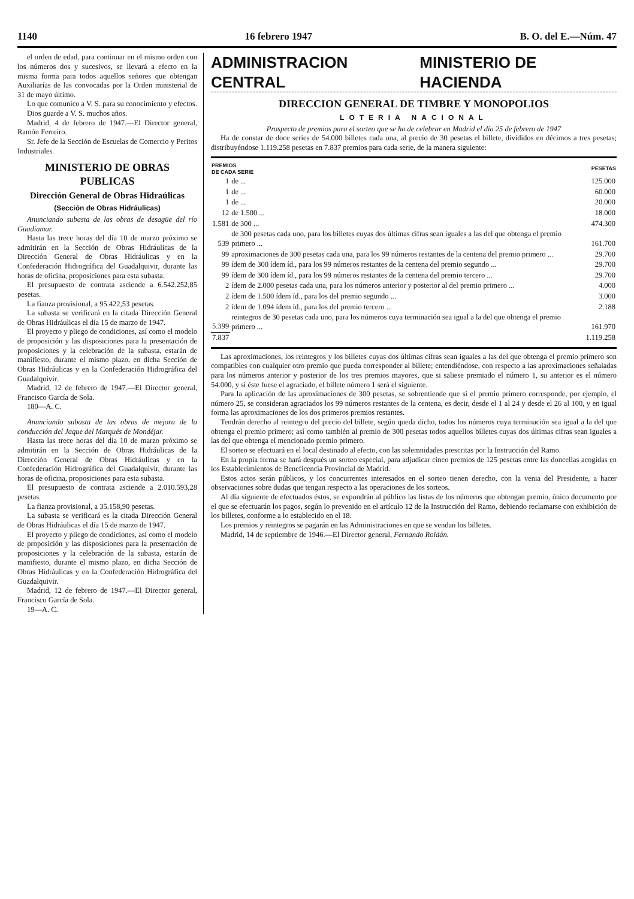1140 16 febrero 1947 B. O. del E.—Núm. 47
el orden de edad, para continuar en el mismo orden con los números dos y sucesivos, se llevará a efecto en la misma forma para todos aquellos señores que obtengan Auxiliarías de las convocadas por la Orden ministerial de 31 de mayo último.
Lo que comunico a V. S. para su conocimiento y efectos.
Dios guarde a V. S. muchos años.
Madrid, 4 de febrero de 1947.—El Director general, Ramón Ferreiro.
Sr. Jefe de la Sección de Escuelas de Comercio y Peritos Industriales.
MINISTERIO DE OBRAS PUBLICAS
Dirección General de Obras Hidraúlicas
(Sección de Obras Hidráulicas)
Anunciando subasta de las obras de desagüe del río Guadiamar.
Hasta las trece horas del día 10 de marzo próximo se admitirán en la Sección de Obras Hidráulicas de la Dirección General de Obras Hidráulicas y en la Confederación Hidrográfica del Guadalquivir, durante las horas de oficina, proposiciones para esta subasta.
El presupuesto de contrata asciende a 6.542.252,85 pesetas.
La fianza provisional, a 95.422,53 pesetas.
La subasta se verificará en la citada Dirección General de Obras Hidráulicas el día 15 de marzo de 1947.
El proyecto y pliego de condiciones, así como el modelo de proposición y las disposiciones para la presentación de proposiciones y la celebración de la subasta, estarán de manifiesto, durante el mismo plazo, en dicha Sección de Obras Hidráulicas y en la Confederación Hidrográfica del Guadalquivir.
Madrid, 12 de febrero de 1947.—El Director general, Francisco García de Sola.
180—A. C.
Anunciando subasta de las obras de mejora de la conducción del Jaque del Marqués de Mondéjar.
Hasta las trece horas del día 10 de marzo próximo se admitirán en la Sección de Obras Hidráulicas de la Dirección General de Obras Hidráulicas y en la Confederación Hidrográfica del Guadalquivir, durante las horas de oficina, proposiciones para esta subasta.
El presupuesto de contrata asciende a 2.010.593,28 pesetas.
La fianza provisional, a 35.158,90 pesetas.
La subasta se verificará es la citada Dirección General de Obras Hidráulicas el día 15 de marzo de 1947.
El proyecto y pliego de condiciones, así como el modelo de proposición y las disposiciones para la presentación de proposiciones y la celebración de la subasta, estarán de manifiesto, durante el mismo plazo, en dicha Sección de Obras Hidráulicas y en la Confederación Hidrográfica del Guadalquivir.
Madrid, 12 de febrero de 1947.—El Director general, Francisco García de Sola.
19—A. C.
ADMINISTRACION CENTRAL MINISTERIO DE HACIENDA
DIRECCION GENERAL DE TIMBRE Y MONOPOLIOS
LOTERIA NACIONAL
Prospecto de premios para el sorteo que se ha de celebrar en Madrid el día 25 de febrero de 1947
Ha de constar de doce series de 54.000 billetes cada una, al precio de 30 pesetas el billete, divididos en décimos a tres pesetas; distribuyéndose 1.119.258 pesetas en 7.837 premios para cada serie, de la manera siguiente:
| PREMIOS DE CADA SERIE | | PESETAS |
| --- | --- | --- |
| 1 | de ... | 125.000 |
| 1 | de ... | 60.000 |
| 1 | de ... | 20.000 |
| 12 | de 1.500 ... | 18.000 |
| 1.581 | de 300 ... | 474.300 |
| 539 | de 300 pesetas cada uno, para los billetes cuyas dos últimas cifras sean iguales a las del que obtenga el premio primero ... | 161.700 |
| 99 | aproximaciones de 300 pesetas cada una, para los 99 números restantes de la centena del premio primero ... | 29.700 |
| 99 | ídem de 300 ídem íd., para los 99 números restantes de la centena del premio segundo ... | 29.700 |
| 99 | ídem de 300 ídem íd., para los 99 números restantes de la centena del premio tercero ... | 29.700 |
| 2 | ídem de 2.000 pesetas cada una, para los números anterior y posterior al del premio primero ... | 4.000 |
| 2 | ídem de 1.500 ídem íd., para los del premio segundo ... | 3.000 |
| 2 | ídem de 1.094 ídem íd., para los del premio tercero ... | 2.188 |
| 5.399 | reintegros de 30 pesetas cada uno, para los números cuya terminación sea igual a la del que obtenga el premio primero ... | 161.970 |
| 7.837 | | 1.119.258 |
Las aproximaciones, los reintegros y los billetes cuyas dos últimas cifras sean iguales a las del que obtenga el premio primero son compatibles con cualquier otro premio que pueda corresponder al billete; entendiéndose, con respecto a las aproximaciones señaladas para los números anterior y posterior de los tres premios mayores, que si saliese premiado el número 1, su anterior es el número 54.000, y si éste fuese el agraciado, el billete número 1 será el siguiente.
Para la aplicación de las aproximaciones de 300 pesetas, se sobrentiende que si el premio primero corresponde, por ejemplo, el número 25, se consideran agraciados los 99 números restantes de la centena, es decir, desde el 1 al 24 y desde el 26 al 100, y en igual forma las aproximaciones de los dos primeros premios restantes.
Tendrán derecho al reintegro del precio del billete, según queda dicho, todos los números cuya terminación sea igual a la del que obtenga el premio primero; así como también al premio de 300 pesetas todos aquellos billetes cuyas dos últimas cifras sean iguales a las del que obtenga el mencionado premio primero.
El sorteo se efectuará en el local destinado al efecto, con las solemnidades prescritas por la Instrucción del Ramo.
En la propia forma se hará después un sorteo especial, para adjudicar cinco premios de 125 pesetas entre las doncellas acogidas en los Establecimientos de Beneficencia Provincial de Madrid.
Estos actos serán públicos, y los concurrentes interesados en el sorteo tienen derecho, con la venia del Presidente, a hacer observaciones sobre dudas que tengan respecto a las operaciones de los sorteos.
Al día siguiente de efectuados éstos, se expondrán al público las listas de los números que obtengan premio, único documento por el que se efectuarán los pagos, según lo prevenido en el artículo 12 de la Instrucción del Ramo, debiendo reclamarse con exhibición de los billetes, conforme a lo establecido en el 18.
Los premios y reintegros se pagarán en las Administraciones en que se vendan los billetes.
Madrid, 14 de septiembre de 1946.—El Director general, Fernando Roldán.